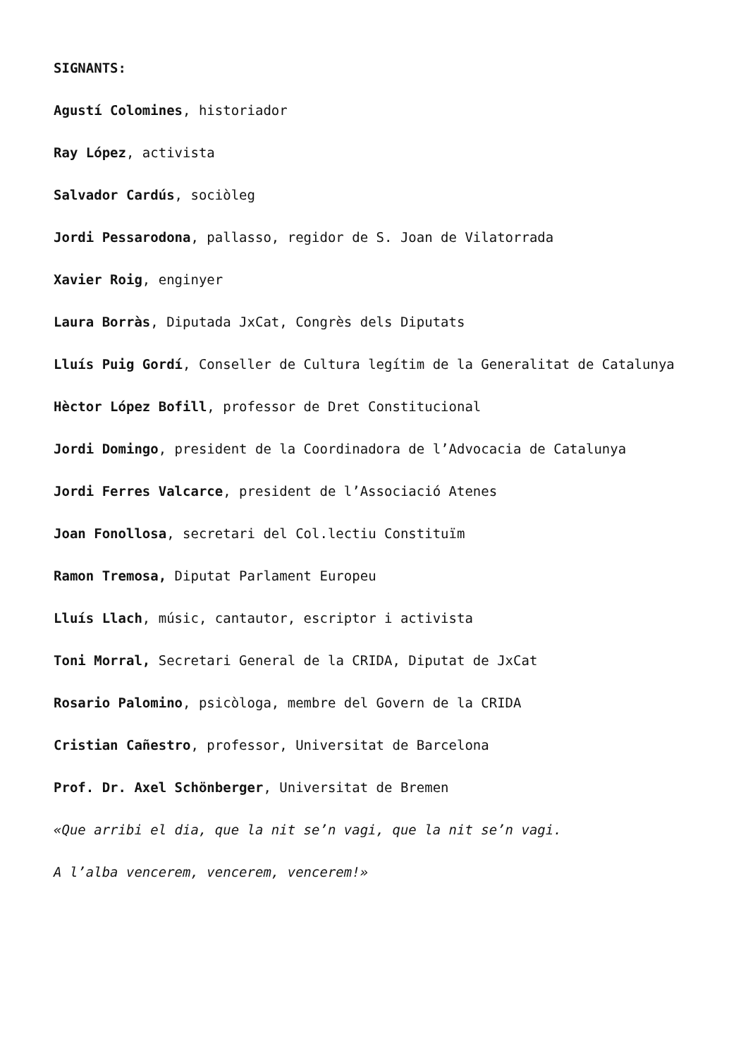SIGNANTS:
Agustí Colomines, historiador
Ray López, activista
Salvador Cardús, sociòleg
Jordi Pessarodona, pallasso, regidor de S. Joan de Vilatorrada
Xavier Roig, enginyer
Laura Borràs, Diputada JxCat, Congrès dels Diputats
Lluís Puig Gordí, Conseller de Cultura legítim de la Generalitat de Catalunya
Hèctor López Bofill, professor de Dret Constitucional
Jordi Domingo, president de la Coordinadora de l’Advocacia de Catalunya
Jordi Ferres Valcarce, president de l’Associació Atenes
Joan Fonollosa, secretari del Col.lectiu Constituïm
Ramon Tremosa, Diputat Parlament Europeu
Lluís Llach, músic, cantautor, escriptor i activista
Toni Morral, Secretari General de la CRIDA, Diputat de JxCat
Rosario Palomino, psicòloga, membre del Govern de la CRIDA
Cristian Cañestro, professor, Universitat de Barcelona
Prof. Dr. Axel Schönberger, Universitat de Bremen
«Que arribi el dia, que la nit se’n vagi, que la nit se’n vagi.
A l’alba vencerem, vencerem, vencerem!»